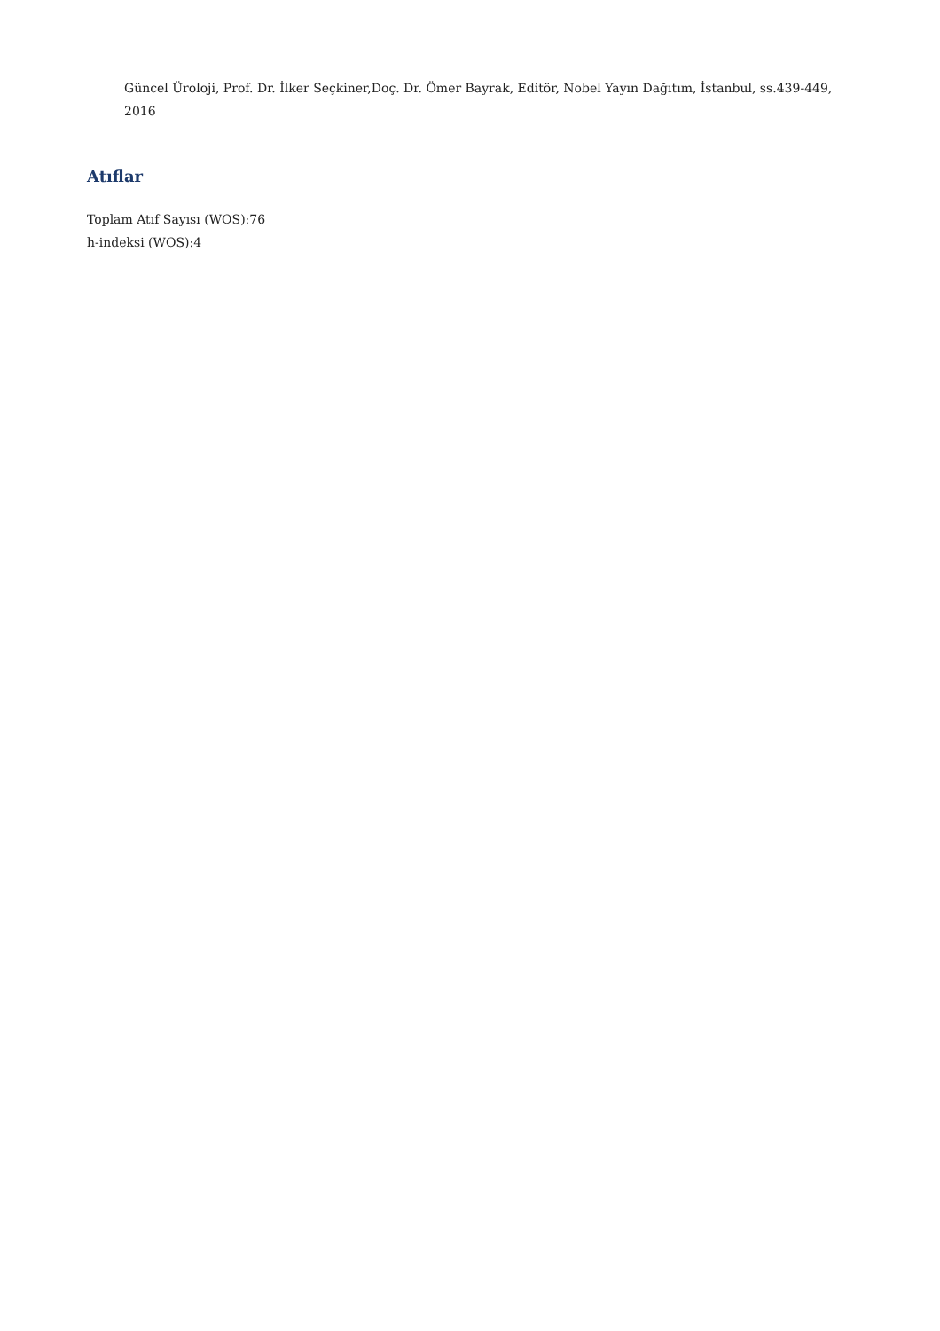Güncel Üroloji, Prof. Dr. İlker Seçkiner,Doç. Dr. Ömer Bayrak, Editör, Nobel Yayın Dağıtım, İstanbul, ss.439-449, 2016
Atıflar
Toplam Atıf Sayısı (WOS):76
h-indeksi (WOS):4